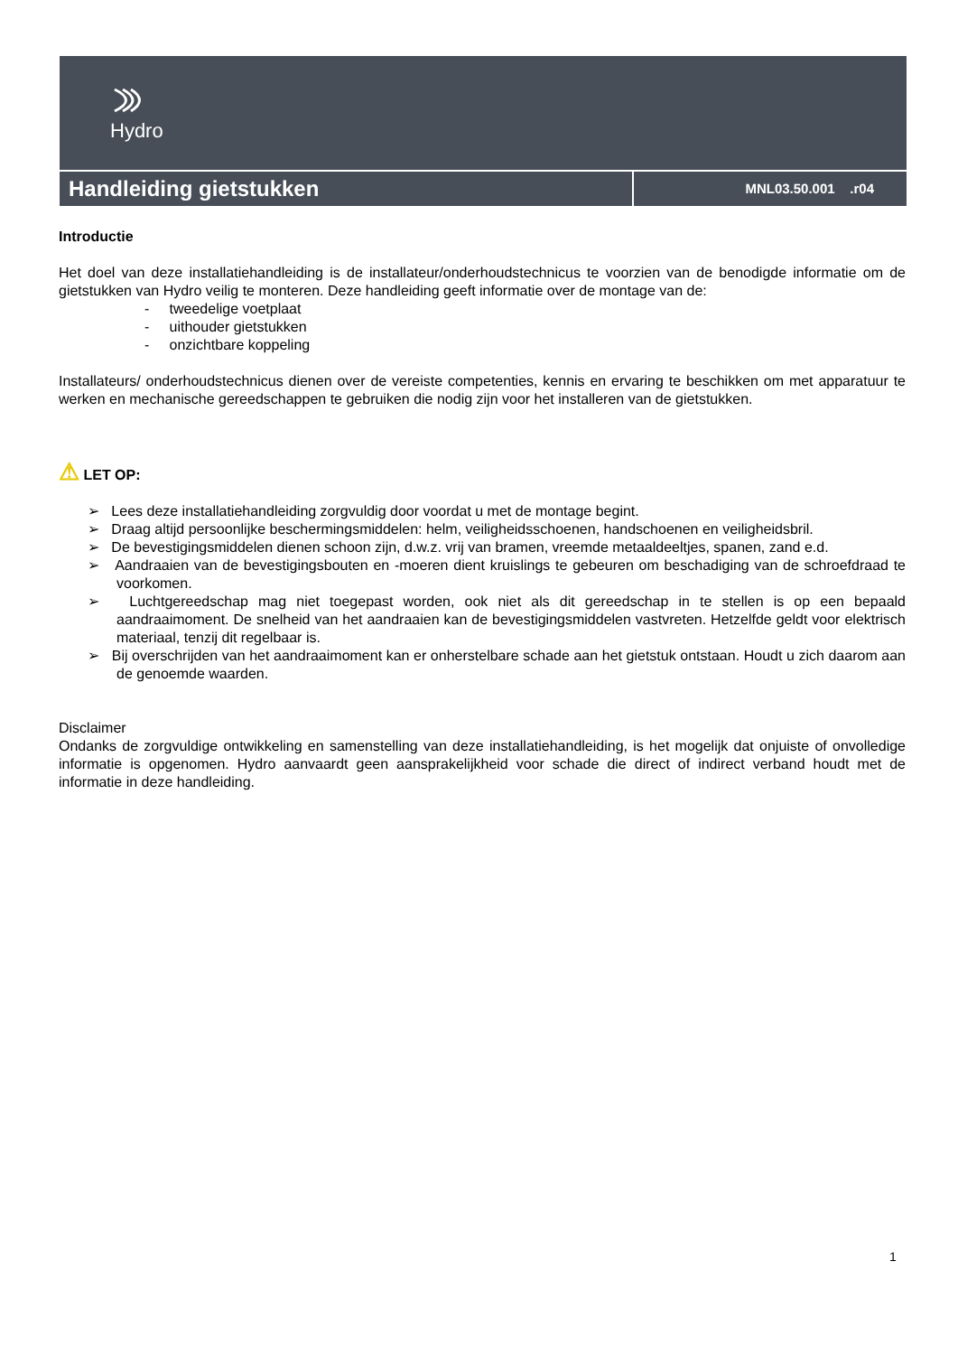Hydro
Handleiding gietstukken
MNL03.50.001 .r04
Introductie
Het doel van deze installatiehandleiding is de installateur/onderhoudstechnicus te voorzien van de benodigde informatie om de gietstukken van Hydro veilig te monteren. Deze handleiding geeft informatie over de montage van de:
- tweedelige voetplaat
- uithouder gietstukken
- onzichtbare koppeling
Installateurs/ onderhoudstechnicus dienen over de vereiste competenties, kennis en ervaring te beschikken om met apparatuur te werken en mechanische gereedschappen te gebruiken die nodig zijn voor het installeren van de gietstukken.
⚠ LET OP:
➢ Lees deze installatiehandleiding zorgvuldig door voordat u met de montage begint.
➢ Draag altijd persoonlijke beschermingsmiddelen: helm, veiligheidsschoenen, handschoenen en veiligheidsbril.
➢ De bevestigingsmiddelen dienen schoon zijn, d.w.z. vrij van bramen, vreemde metaaldeeltjes, spanen, zand e.d.
➢ Aandraaien van de bevestigingsbouten en -moeren dient kruislings te gebeuren om beschadiging van de schroefdraad te voorkomen.
➢ Luchtgereedschap mag niet toegepast worden, ook niet als dit gereedschap in te stellen is op een bepaald aandraaimoment. De snelheid van het aandraaien kan de bevestigingsmiddelen vastvreten. Hetzelfde geldt voor elektrisch materiaal, tenzij dit regelbaar is.
➢ Bij overschrijden van het aandraaimoment kan er onherstelbare schade aan het gietstuk ontstaan. Houdt u zich daarom aan de genoemde waarden.
Disclaimer
Ondanks de zorgvuldige ontwikkeling en samenstelling van deze installatiehandleiding, is het mogelijk dat onjuiste of onvolledige informatie is opgenomen. Hydro aanvaardt geen aansprakelijkheid voor schade die direct of indirect verband houdt met de informatie in deze handleiding.
1